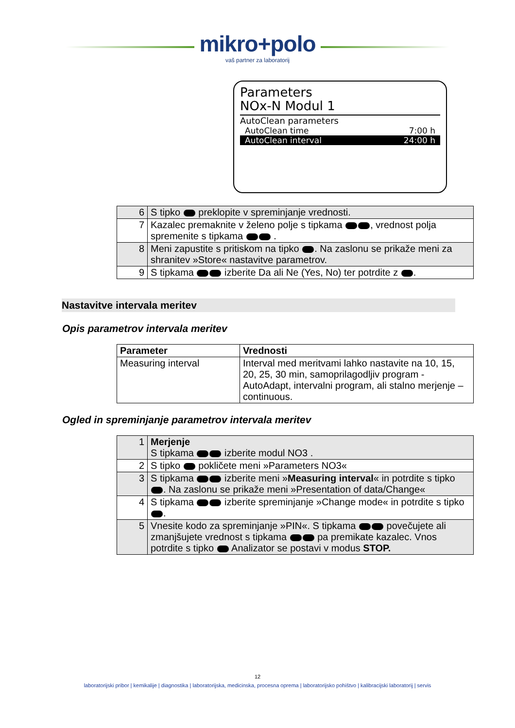mikro+polo
vaš partner za laboratorij
Parameters
NOx-N Modul 1
AutoClean parameters
AutoClean time 7:00 h
AutoClean interval 24:00 h
| 6 | S tipko preklopite v spreminjanje vrednosti. |
| 7 | Kazalec premaknite v želeno polje s tipkama , vrednost polja spremenite s tipkama . |
| 8 | Meni zapustite s pritiskom na tipko . Na zaslonu se prikaže meni za shranitev »Store« nastavitve parametrov. |
| 9 | S tipkama izberite Da ali Ne (Yes, No) ter potrdite z . |
Nastavitve intervala meritev
Opis parametrov intervala meritev
| Parameter | Vrednosti |
| --- | --- |
| Measuring interval | Interval med meritvami lahko nastavite na 10, 15, 20, 25, 30 min, samoprilagodljiv program - AutoAdapt, intervalni program, ali stalno merjenje – continuous. |
Ogled in spreminjanje parametrov intervala meritev
| 1 | Merjenje S tipkama izberite modul NO3 . |
| 2 | S tipko pokličete meni »Parameters NO3« |
| 3 | S tipkama izberite meni » Measuring interval « in potrdite s tipko . Na zaslonu se prikaže meni »Presentation of data/Change« |
| 4 | S tipkama izberite spreminjanje »Change mode« in potrdite s tipko . |
| 5 | Vnesite kodo za spreminjanje »PIN«. S tipkama povečujete ali zmanjšujete vrednost s tipkama pa premikate kazalec. Vnos potrdite s tipko Analizator se postavi v modus STOP. |
12
laboratorijski pribor | kemikalije | diagnostika | laboratorijska, medicinska, procesna oprema | laboratorijsko pohištvo | kalibracijski laboratorij | servis